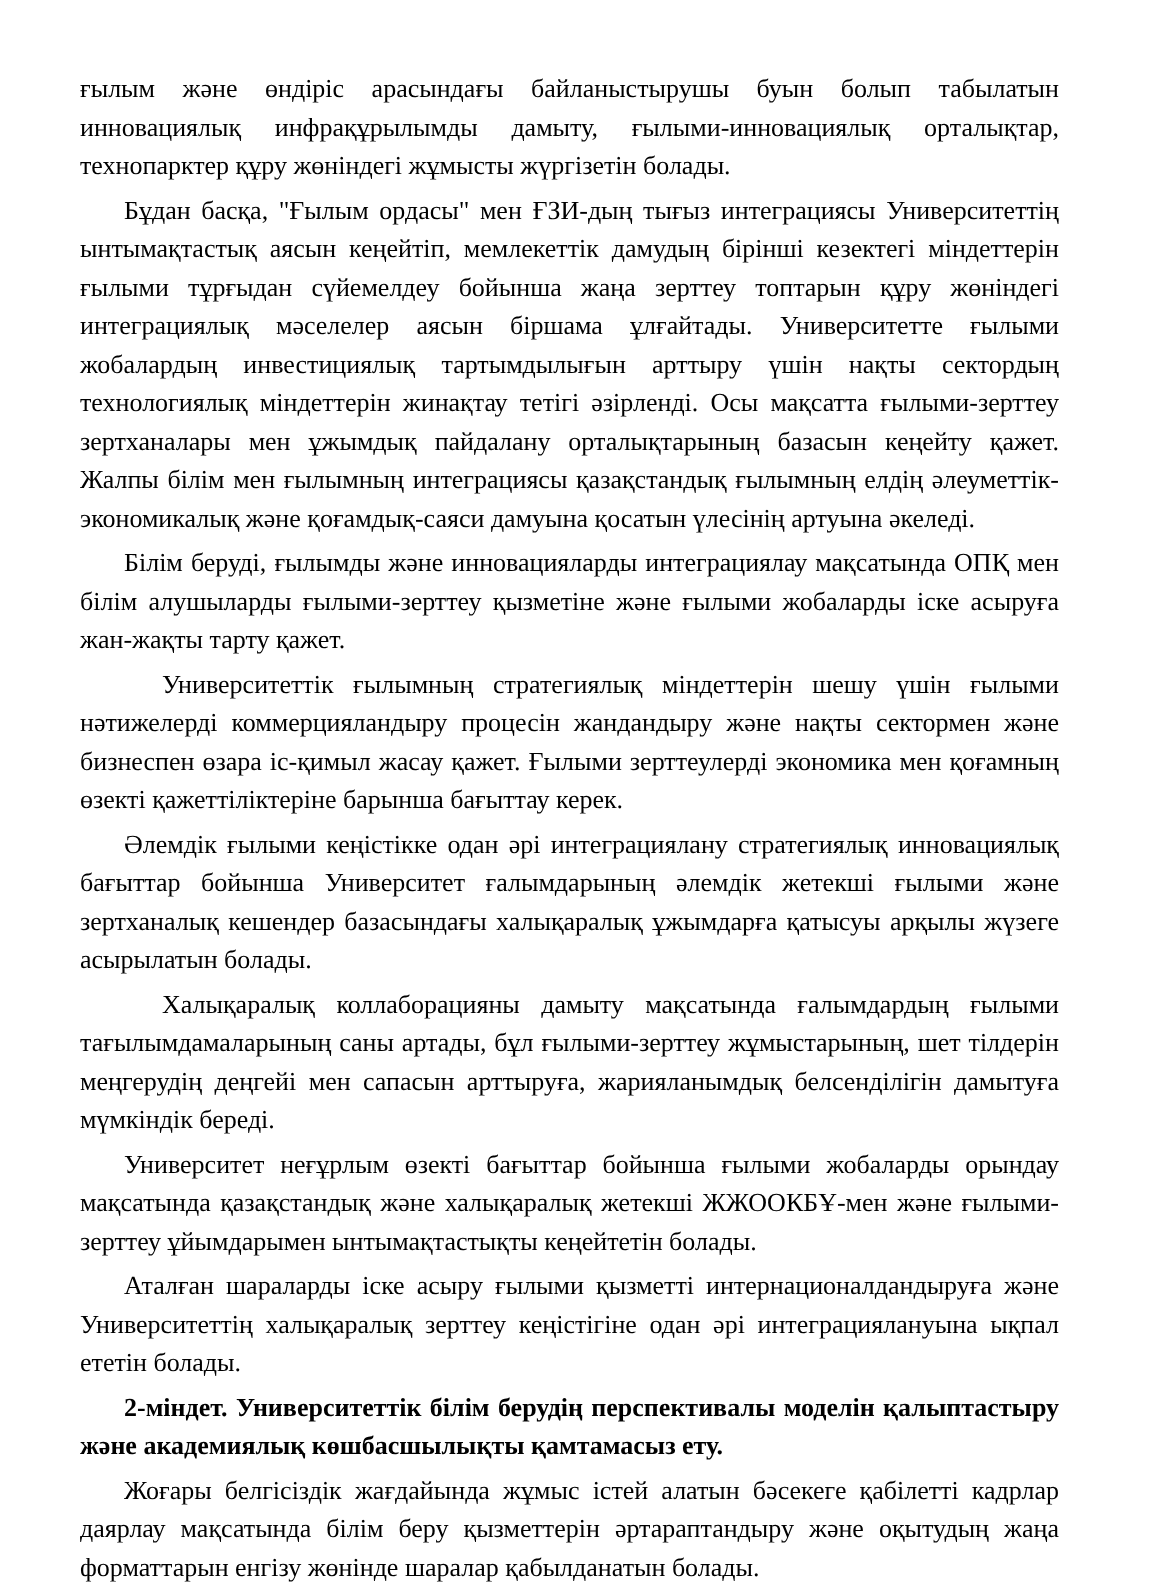ғылым және өндіріс арасындағы байланыстырушы буын болып табылатын инновациялық инфрақұрылымды дамыту, ғылыми-инновациялық орталықтар, технопарктер құру жөніндегі жұмысты жүргізетін болады.
Бұдан басқа, "Ғылым ордасы" мен ҒЗИ-дың тығыз интеграциясы Университеттің ынтымақтастық аясын кеңейтіп, мемлекеттік дамудың бірінші кезектегі міндеттерін ғылыми тұрғыдан сүйемелдеу бойынша жаңа зерттеу топтарын құру жөніндегі интеграциялық мәселелер аясын біршама ұлғайтады. Университетте ғылыми жобалардың инвестициялық тартымдылығын арттыру үшін нақты сектордың технологиялық міндеттерін жинақтау тетігі әзірленді. Осы мақсатта ғылыми-зерттеу зертханалары мен ұжымдық пайдалану орталықтарының базасын кеңейту қажет. Жалпы білім мен ғылымның интеграциясы қазақстандық ғылымның елдің әлеуметтік-экономикалық және қоғамдық-саяси дамуына қосатын үлесінің артуына әкеледі.
Білім беруді, ғылымды және инновацияларды интеграциялау мақсатында ОПҚ мен білім алушыларды ғылыми-зерттеу қызметіне және ғылыми жобаларды іске асыруға жан-жақты тарту қажет.
Университеттік ғылымның стратегиялық міндеттерін шешу үшін ғылыми нәтижелерді коммерцияландыру процесін жандандыру және нақты сектормен және бизнеспен өзара іс-қимыл жасау қажет. Ғылыми зерттеулерді экономика мен қоғамның өзекті қажеттіліктеріне барынша бағыттау керек.
Әлемдік ғылыми кеңістікке одан әрі интеграциялану стратегиялық инновациялық бағыттар бойынша Университет ғалымдарының әлемдік жетекші ғылыми және зертханалық кешендер базасындағы халықаралық ұжымдарға қатысуы арқылы жүзеге асырылатын болады.
Халықаралық коллаборацияны дамыту мақсатында ғалымдардың ғылыми тағылымдамаларының саны артады, бұл ғылыми-зерттеу жұмыстарының, шет тілдерін меңгерудің деңгейі мен сапасын арттыруға, жарияланымдық белсенділігін дамытуға мүмкіндік береді.
Университет неғұрлым өзекті бағыттар бойынша ғылыми жобаларды орындау мақсатында қазақстандық және халықаралық жетекші ЖЖООКБҰ-мен және ғылыми-зерттеу ұйымдарымен ынтымақтастықты кеңейтетін болады.
Аталған шараларды іске асыру ғылыми қызметті интернационалдандыруға және Университеттің халықаралық зерттеу кеңістігіне одан әрі интеграциялануына ықпал ететін болады.
2-міндет. Университеттік білім берудің перспективалы моделін қалыптастыру және академиялық көшбасшылықты қамтамасыз ету.
Жоғары белгісіздік жағдайында жұмыс істей алатын бәсекеге қабілетті кадрлар даярлау мақсатында білім беру қызметтерін әртараптандыру және оқытудың жаңа форматтарын енгізу жөнінде шаралар қабылданатын болады.